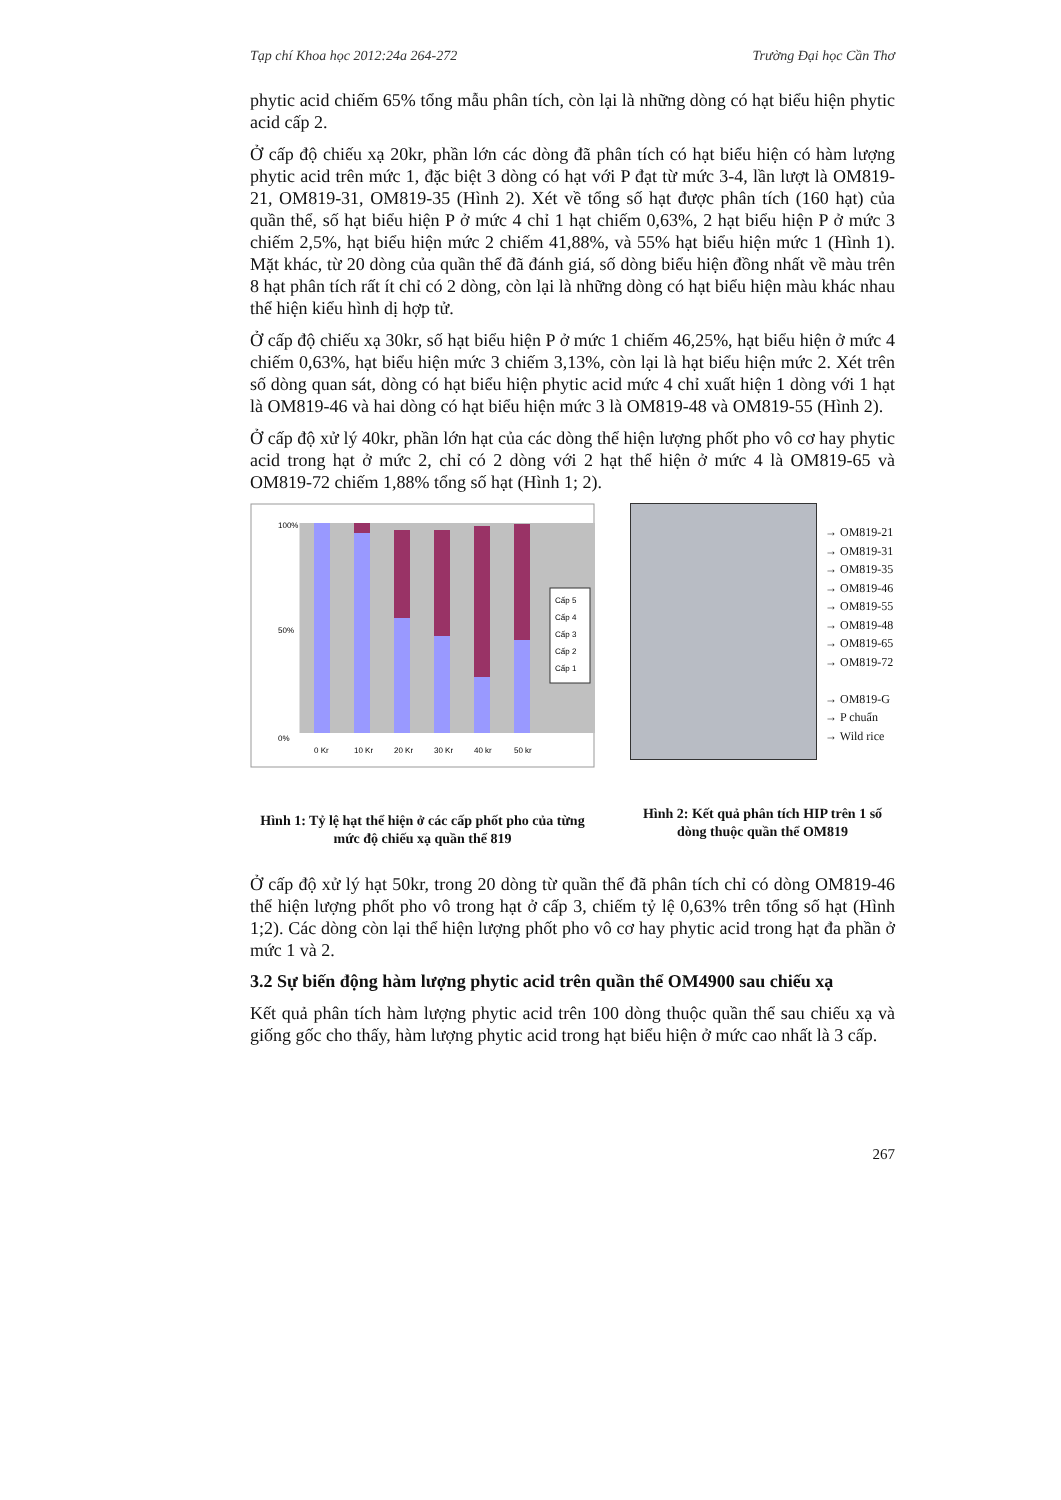Tạp chí Khoa học 2012:24a 264-272 Trường Đại học Cần Thơ
phytic acid chiếm 65% tổng mẫu phân tích, còn lại là những dòng có hạt biểu hiện phytic acid cấp 2.
Ở cấp độ chiếu xạ 20kr, phần lớn các dòng đã phân tích có hạt biểu hiện có hàm lượng phytic acid trên mức 1, đặc biệt 3 dòng có hạt với P đạt từ mức 3-4, lần lượt là OM819-21, OM819-31, OM819-35 (Hình 2). Xét về tổng số hạt được phân tích (160 hạt) của quần thể, số hạt biểu hiện P ở mức 4 chỉ 1 hạt chiếm 0,63%, 2 hạt biểu hiện P ở mức 3 chiếm 2,5%, hạt biểu hiện mức 2 chiếm 41,88%, và 55% hạt biểu hiện mức 1 (Hình 1). Mặt khác, từ 20 dòng của quần thể đã đánh giá, số dòng biểu hiện đồng nhất về màu trên 8 hạt phân tích rất ít chỉ có 2 dòng, còn lại là những dòng có hạt biểu hiện màu khác nhau thể hiện kiểu hình dị hợp tử.
Ở cấp độ chiếu xạ 30kr, số hạt biểu hiện P ở mức 1 chiếm 46,25%, hạt biểu hiện ở mức 4 chiếm 0,63%, hạt biểu hiện mức 3 chiếm 3,13%, còn lại là hạt biểu hiện mức 2. Xét trên số dòng quan sát, dòng có hạt biểu hiện phytic acid mức 4 chỉ xuất hiện 1 dòng với 1 hạt là OM819-46 và hai dòng có hạt biểu hiện mức 3 là OM819-48 và OM819-55 (Hình 2).
Ở cấp độ xử lý 40kr, phần lớn hạt của các dòng thể hiện lượng phốt pho vô cơ hay phytic acid trong hạt ở mức 2, chỉ có 2 dòng với 2 hạt thể hiện ở mức 4 là OM819-65 và OM819-72 chiếm 1,88% tổng số hạt (Hình 1; 2).
100%
0%
50%
0 Kr
10 Kr
20 Kr
30 Kr
40 kr
50 kr
Cấp 5
Cấp 4
Cấp 3
Cấp 2
Cấp 1
Hình 1: Tỷ lệ hạt thể hiện ở các cấp phốt pho của từng mức độ chiếu xạ quần thể 819
→ OM819-21
→ OM819-31
→ OM819-35
→ OM819-46
→ OM819-55
→ OM819-48
→ OM819-65
→ OM819-72
→ OM819-G
→ P chuẩn
→ Wild rice
Hình 2: Kết quả phân tích HIP trên 1 số dòng thuộc quần thể OM819
Ở cấp độ xử lý hạt 50kr, trong 20 dòng từ quần thể đã phân tích chỉ có dòng OM819-46 thể hiện lượng phốt pho vô trong hạt ở cấp 3, chiếm tỷ lệ 0,63% trên tổng số hạt (Hình 1;2). Các dòng còn lại thể hiện lượng phốt pho vô cơ hay phytic acid trong hạt đa phần ở mức 1 và 2.
3.2 Sự biến động hàm lượng phytic acid trên quần thể OM4900 sau chiếu xạ
Kết quả phân tích hàm lượng phytic acid trên 100 dòng thuộc quần thể sau chiếu xạ và giống gốc cho thấy, hàm lượng phytic acid trong hạt biểu hiện ở mức cao nhất là 3 cấp.
267